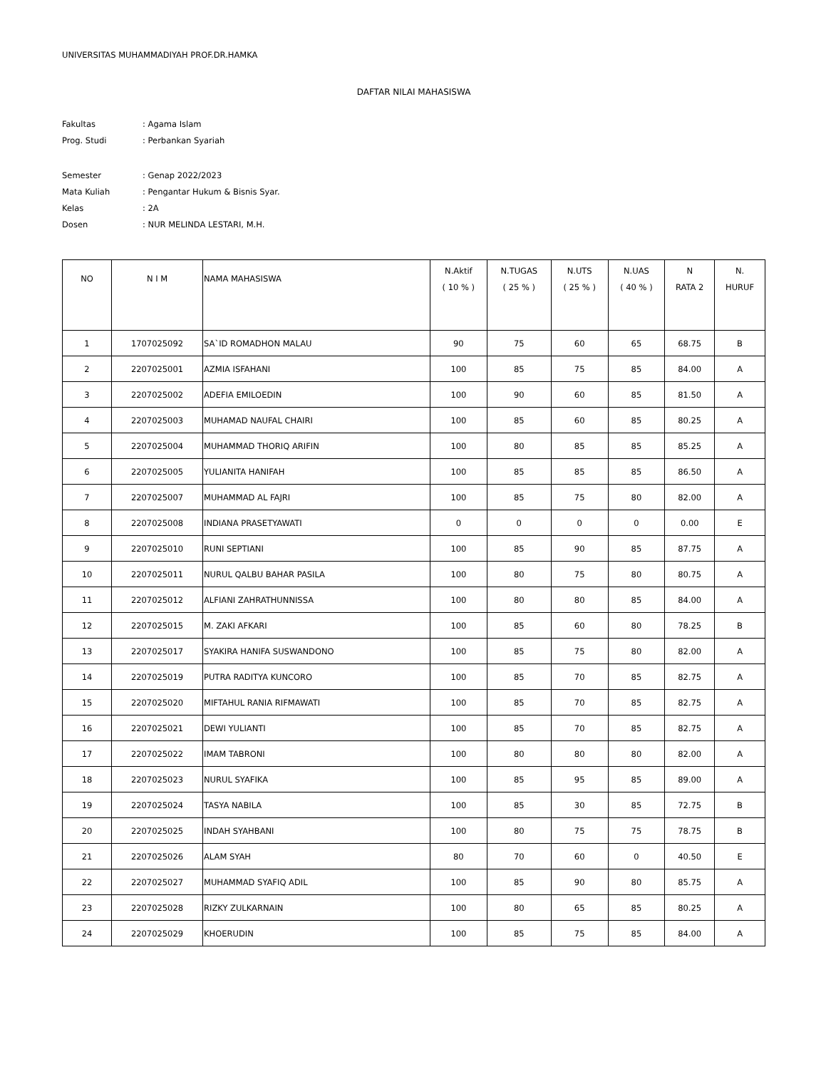UNIVERSITAS MUHAMMADIYAH PROF.DR.HAMKA
DAFTAR NILAI MAHASISWA
| Fakultas | : Agama Islam |
| Prog. Studi | : Perbankan Syariah |
| Semester | : Genap 2022/2023 |
| Mata Kuliah | : Pengantar Hukum & Bisnis Syar. |
| Kelas | : 2A |
| Dosen | : NUR MELINDA LESTARI, M.H. |
| NO | N I M | NAMA MAHASISWA | N.Aktif ( 10 % ) | N.TUGAS ( 25 % ) | N.UTS ( 25 % ) | N.UAS ( 40 % ) | N RATA 2 | N. HURUF |
| --- | --- | --- | --- | --- | --- | --- | --- | --- |
| 1 | 1707025092 | SA`ID ROMADHON MALAU | 90 | 75 | 60 | 65 | 68.75 | B |
| 2 | 2207025001 | AZMIA ISFAHANI | 100 | 85 | 75 | 85 | 84.00 | A |
| 3 | 2207025002 | ADEFIA EMILOEDIN | 100 | 90 | 60 | 85 | 81.50 | A |
| 4 | 2207025003 | MUHAMAD NAUFAL CHAIRI | 100 | 85 | 60 | 85 | 80.25 | A |
| 5 | 2207025004 | MUHAMMAD THORIQ ARIFIN | 100 | 80 | 85 | 85 | 85.25 | A |
| 6 | 2207025005 | YULIANITA HANIFAH | 100 | 85 | 85 | 85 | 86.50 | A |
| 7 | 2207025007 | MUHAMMAD AL FAJRI | 100 | 85 | 75 | 80 | 82.00 | A |
| 8 | 2207025008 | INDIANA PRASETYAWATI | 0 | 0 | 0 | 0 | 0.00 | E |
| 9 | 2207025010 | RUNI SEPTIANI | 100 | 85 | 90 | 85 | 87.75 | A |
| 10 | 2207025011 | NURUL QALBU BAHAR PASILA | 100 | 80 | 75 | 80 | 80.75 | A |
| 11 | 2207025012 | ALFIANI ZAHRATHUNNISSA | 100 | 80 | 80 | 85 | 84.00 | A |
| 12 | 2207025015 | M. ZAKI AFKARI | 100 | 85 | 60 | 80 | 78.25 | B |
| 13 | 2207025017 | SYAKIRA HANIFA SUSWANDONO | 100 | 85 | 75 | 80 | 82.00 | A |
| 14 | 2207025019 | PUTRA RADITYA KUNCORO | 100 | 85 | 70 | 85 | 82.75 | A |
| 15 | 2207025020 | MIFTAHUL RANIA RIFMAWATI | 100 | 85 | 70 | 85 | 82.75 | A |
| 16 | 2207025021 | DEWI YULIANTI | 100 | 85 | 70 | 85 | 82.75 | A |
| 17 | 2207025022 | IMAM TABRONI | 100 | 80 | 80 | 80 | 82.00 | A |
| 18 | 2207025023 | NURUL SYAFIKA | 100 | 85 | 95 | 85 | 89.00 | A |
| 19 | 2207025024 | TASYA NABILA | 100 | 85 | 30 | 85 | 72.75 | B |
| 20 | 2207025025 | INDAH SYAHBANI | 100 | 80 | 75 | 75 | 78.75 | B |
| 21 | 2207025026 | ALAM SYAH | 80 | 70 | 60 | 0 | 40.50 | E |
| 22 | 2207025027 | MUHAMMAD SYAFIQ ADIL | 100 | 85 | 90 | 80 | 85.75 | A |
| 23 | 2207025028 | RIZKY ZULKARNAIN | 100 | 80 | 65 | 85 | 80.25 | A |
| 24 | 2207025029 | KHOERUDIN | 100 | 85 | 75 | 85 | 84.00 | A |